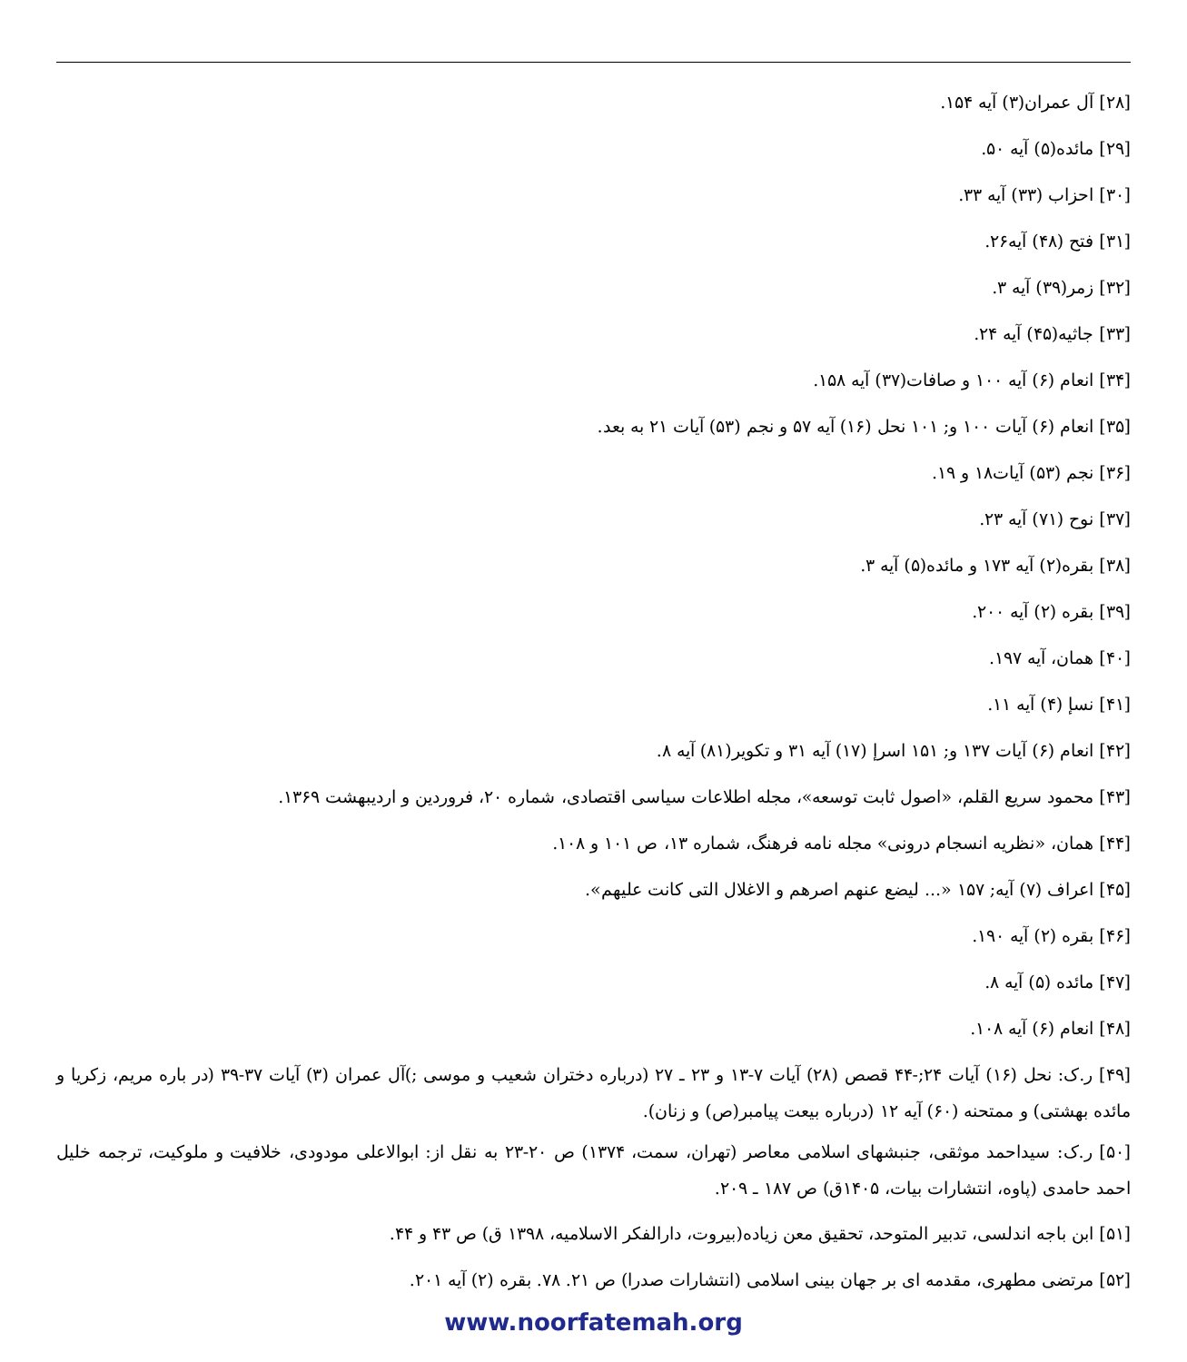[۲۸] آل عمران(۳) آیه ۱۵۴.
[۲۹] مائده(۵) آیه ۵۰.
[۳۰] احزاب (۳۳) آیه ۳۳.
[۳۱] فتح (۴۸) آیه۲۶.
[۳۲] زمر(۳۹) آیه ۳.
[۳۳] جاثیه(۴۵) آیه ۲۴.
[۳۴] انعام (۶) آیه ۱۰۰ و صافات(۳۷) آیه ۱۵۸.
[۳۵] انعام (۶) آیات ۱۰۰ و; ۱۰۱ نحل (۱۶) آیه ۵۷ و نجم (۵۳) آیات ۲۱ به بعد.
[۳۶] نجم (۵۳) آیات۱۸ و ۱۹.
[۳۷] نوح (۷۱) آیه ۲۳.
[۳۸] بقره(۲) آیه ۱۷۳ و مائده(۵) آیه ۳.
[۳۹] بقره (۲) آیه ۲۰۰.
[۴۰] همان، آیه ۱۹۷.
[۴۱] نسإ (۴) آیه ۱۱.
[۴۲] انعام (۶) آیات ۱۳۷ و; ۱۵۱ اسرإ (۱۷) آیه ۳۱ و تکویر(۸۱) آیه ۸.
[۴۳] محمود سریع القلم، «اصول ثابت توسعه»، مجله اطلاعات سیاسی اقتصادی، شماره ۲۰، فروردین و اردیبهشت ۱۳۶۹.
[۴۴] همان، «نظریه انسجام درونی» مجله نامه فرهنگ، شماره ۱۳، ص ۱۰۱ و ۱۰۸.
[۴۵] اعراف (۷) آیه; ۱۵۷ «... لیضع عنهم اصرهم و الاغلال التی کانت علیهم».
[۴۶] بقره (۲) آیه ۱۹۰.
[۴۷] مائده (۵) آیه ۸.
[۴۸] انعام (۶) آیه ۱۰۸.
[۴۹] ر.ک: نحل (۱۶) آیات ۲۴;-۴۴ قصص (۲۸) آیات ۷-۱۳ و ۲۳ ـ ۲۷ (درباره دختران شعیب و موسی ;)آل عمران (۳) آیات ۳۷-۳۹ (در باره مریم، زکریا و مائده بهشتی) و ممتحنه (۶۰) آیه ۱۲ (درباره بیعت پیامبر(ص) و زنان).
[۵۰] ر.ک: سیداحمد موثقی، جنبشهای اسلامی معاصر (تهران، سمت، ۱۳۷۴) ص ۲۰-۲۳ به نقل از: ابوالاعلی مودودی، خلافیت و ملوکیت، ترجمه خلیل احمد حامدی (پاوه، انتشارات بیات، ۱۴۰۵ق) ص ۱۸۷ ـ ۲۰۹.
[۵۱] ابن باجه اندلسی، تدبیر المتوحد، تحقیق معن زیاده(بیروت، دارالفکر الاسلامیه، ۱۳۹۸ ق) ص ۴۳ و ۴۴.
[۵۲] مرتضی مطهری، مقدمه ای بر جهان بینی اسلامی (انتشارات صدرا) ص ۲۱. ۷۸. بقره (۲) آیه ۲۰۱.
www.noorfatemah.org